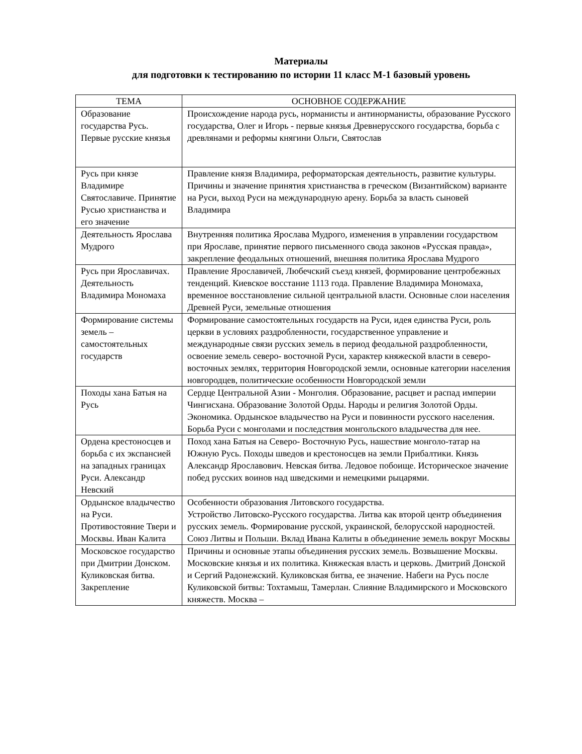Материалы
для подготовки к тестированию по истории 11 класс М-1 базовый уровень
| ТЕМА | ОСНОВНОЕ СОДЕРЖАНИЕ |
| --- | --- |
| Образование государства Русь. Первые русские князья | Происхождение народа русь, норманисты и антинорманисты, образование Русского государства, Олег и Игорь - первые князья Древнерусского государства, борьба с древлянами и реформы княгини Ольги, Святослав |
| Русь при князе Владимире Святославиче. Принятие Русью христианства и его значение | Правление князя Владимира, реформаторская деятельность, развитие культуры. Причины и значение принятия христианства в греческом (Византийском) варианте на Руси, выход Руси на международную арену. Борьба за власть сыновей Владимира |
| Деятельность Ярослава Мудрого | Внутренняя политика Ярослава Мудрого, изменения в управлении государством при Ярославе, принятие первого письменного свода законов «Русская правда», закрепление феодальных отношений, внешняя политика Ярослава Мудрого |
| Русь при Ярославичах. Деятельность Владимира Мономаха | Правление Ярославичей, Любечский съезд князей, формирование центробежных тенденций. Киевское восстание 1113 года. Правление Владимира Мономаха, временное восстановление сильной центральной власти. Основные слои населения Древней Руси, земельные отношения |
| Формирование системы земель – самостоятельных государств | Формирование самостоятельных государств на Руси, идея единства Руси, роль церкви в условиях раздробленности, государственное управление и международные связи русских земель в период феодальной раздробленности, освоение земель северо- восточной Руси, характер княжеской власти в северо-восточных землях, территория Новгородской земли, основные категории населения новгородцев, политические особенности Новгородской земли |
| Походы хана Батыя на Русь | Сердце Центральной Азии - Монголия. Образование, расцвет и распад империи Чингисхана. Образование Золотой Орды. Народы и религия Золотой Орды. Экономика. Ордынское владычество на Руси и повинности русского населения. Борьба Руси с монголами и последствия монгольского владычества для нее. |
| Ордена крестоносцев и борьба с их экспансией на западных границах Руси. Александр Невский | Поход хана Батыя на Северо- Восточную Русь, нашествие монголо-татар на Южную Русь. Походы шведов и крестоносцев на земли Прибалтики. Князь Александр Ярославович. Невская битва. Ледовое побоище. Историческое значение побед русских воинов над шведскими и немецкими рыцарями. |
| Ордынское владычество на Руси. Противостояние Твери и Москвы. Иван Калита | Особенности образования Литовского государства. Устройство Литовско-Русского государства. Литва как второй центр объединения русских земель. Формирование русской, украинской, белорусской народностей. Союз Литвы и Польши. Вклад Ивана Калиты в объединение земель вокруг Москвы |
| Московское государство при Дмитрии Донском. Куликовская битва. Закрепление | Причины и основные этапы объединения русских земель. Возвышение Москвы. Московские князья и их политика. Княжеская власть и церковь. Дмитрий Донской и Сергий Радонежский. Куликовская битва, ее значение. Набеги на Русь после Куликовской битвы: Тохтамыш, Тамерлан. Слияние Владимирского и Московского княжеств. Москва – |